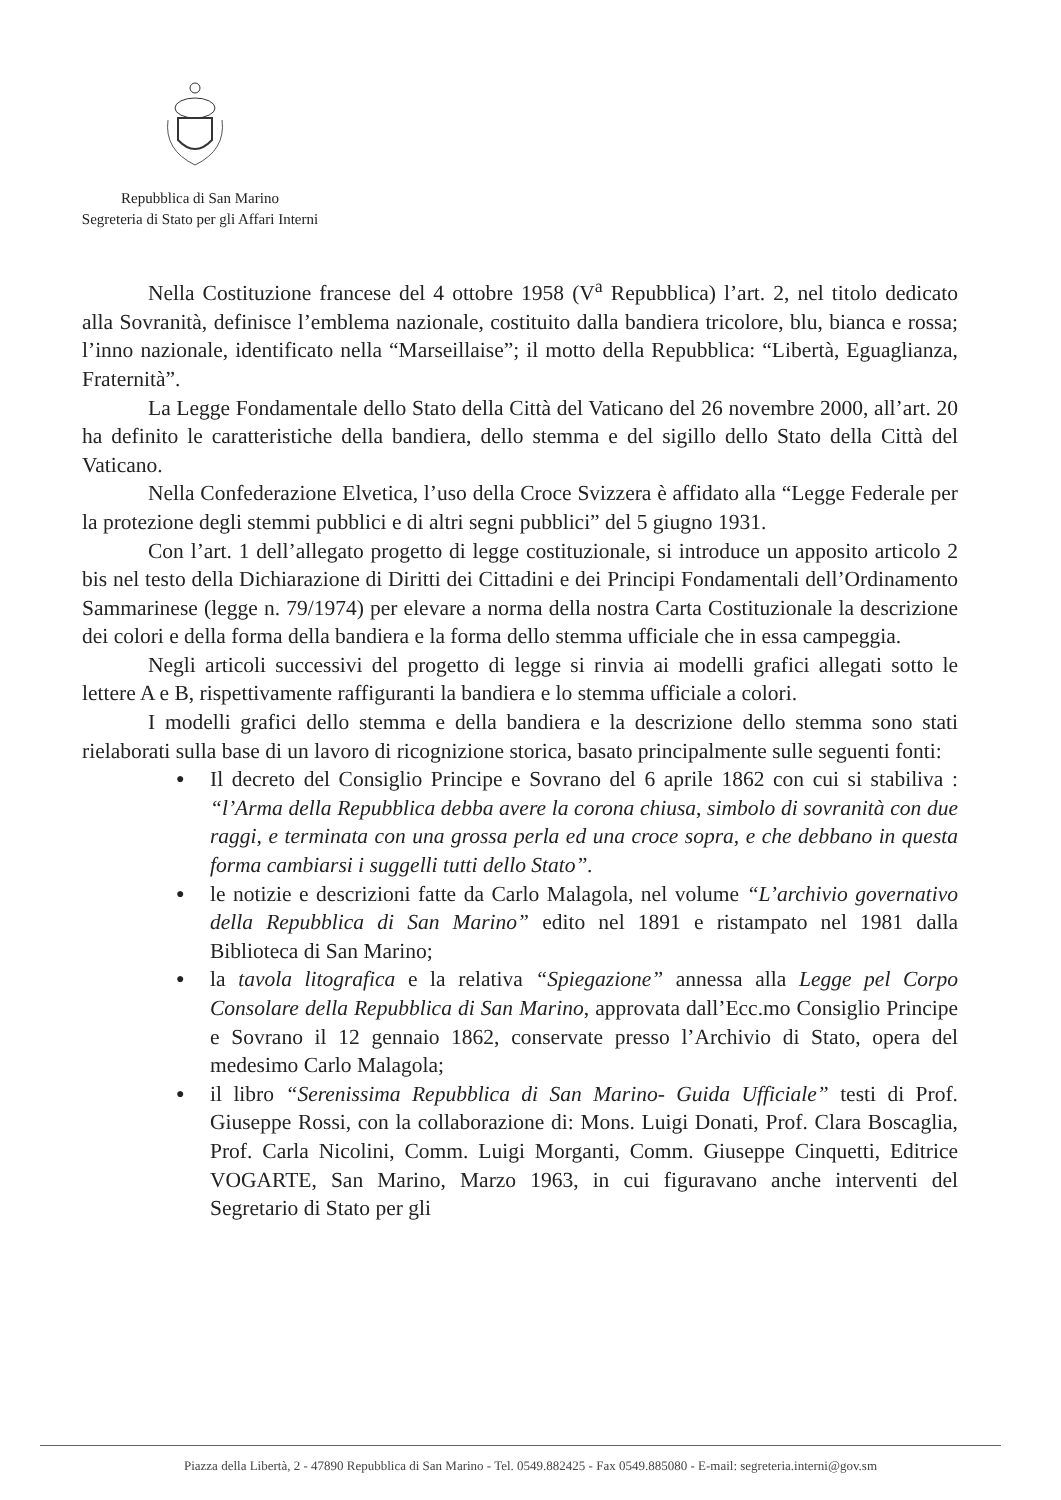Repubblica di San Marino
Segreteria di Stato per gli Affari Interni
Nella Costituzione francese del 4 ottobre 1958 (V<sup>a</sup> Repubblica) l’art. 2, nel titolo dedicato alla Sovranità, definisce l’emblema nazionale, costituito dalla bandiera tricolore, blu, bianca e rossa; l’inno nazionale, identificato nella “Marseillaise”; il motto della Repubblica: “Libertà, Eguaglianza, Fraternità”.
La Legge Fondamentale dello Stato della Città del Vaticano del 26 novembre 2000, all’art. 20 ha definito le caratteristiche della bandiera, dello stemma e del sigillo dello Stato della Città del Vaticano.
Nella Confederazione Elvetica, l’uso della Croce Svizzera è affidato alla “Legge Federale per la protezione degli stemmi pubblici e di altri segni pubblici” del 5 giugno 1931.
Con l’art. 1 dell’allegato progetto di legge costituzionale, si introduce un apposito articolo 2 bis nel testo della Dichiarazione di Diritti dei Cittadini e dei Principi Fondamentali dell’Ordinamento Sammarinese (legge n. 79/1974) per elevare a norma della nostra Carta Costituzionale la descrizione dei colori e della forma della bandiera e la forma dello stemma ufficiale che in essa campeggia.
Negli articoli successivi del progetto di legge si rinvia ai modelli grafici allegati sotto le lettere A e B, rispettivamente raffiguranti la bandiera e lo stemma ufficiale a colori.
I modelli grafici dello stemma e della bandiera e la descrizione dello stemma sono stati rielaborati sulla base di un lavoro di ricognizione storica, basato principalmente sulle seguenti fonti:
● Il decreto del Consiglio Principe e Sovrano del 6 aprile 1862 con cui si stabiliva : “l’Arma della Repubblica debba avere la corona chiusa, simbolo di sovranità con due raggi, e terminata con una grossa perla ed una croce sopra, e che debbano in questa forma cambiarsi i suggelli tutti dello Stato”.
● le notizie e descrizioni fatte da Carlo Malagola, nel volume “L’archivio governativo della Repubblica di San Marino” edito nel 1891 e ristampato nel 1981 dalla Biblioteca di San Marino;
● la tavola litografica e la relativa “Spiegazione” annessa alla Legge pel Corpo Consolare della Repubblica di San Marino, approvata dall’Ecc.mo Consiglio Principe e Sovrano il 12 gennaio 1862, conservate presso l’Archivio di Stato, opera del medesimo Carlo Malagola;
● il libro “Serenissima Repubblica di San Marino- Guida Ufficiale” testi di Prof. Giuseppe Rossi, con la collaborazione di: Mons. Luigi Donati, Prof. Clara Boscaglia, Prof. Carla Nicolini, Comm. Luigi Morganti, Comm. Giuseppe Cinquetti, Editrice VOGARTE, San Marino, Marzo 1963, in cui figuravano anche interventi del Segretario di Stato per gli
Piazza della Libertà, 2 - 47890 Repubblica di San Marino - Tel. 0549.882425 - Fax 0549.885080 - E-mail: segreteria.interni@gov.sm